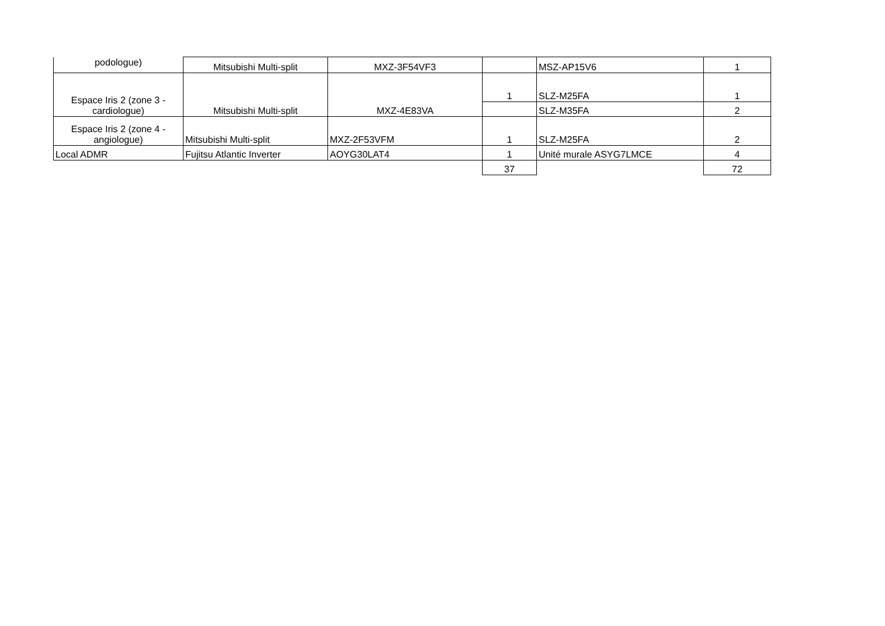| podologue) | Mitsubishi Multi-split | MXZ-3F54VF3 | | MSZ-AP15V6 | 1 |
| Espace Iris 2 (zone 3 - cardiologue) | Mitsubishi Multi-split | MXZ-4E83VA | 1 | SLZ-M25FA | 1 |
| | | | | SLZ-M35FA | 2 |
| Espace Iris 2 (zone 4 - angiologue) | Mitsubishi Multi-split | MXZ-2F53VFM | 1 | SLZ-M25FA | 2 |
| Local ADMR | Fujitsu Atlantic Inverter | AOYG30LAT4 | 1 | Unité murale ASYG7LMCE | 4 |
| | | | 37 | | 72 |